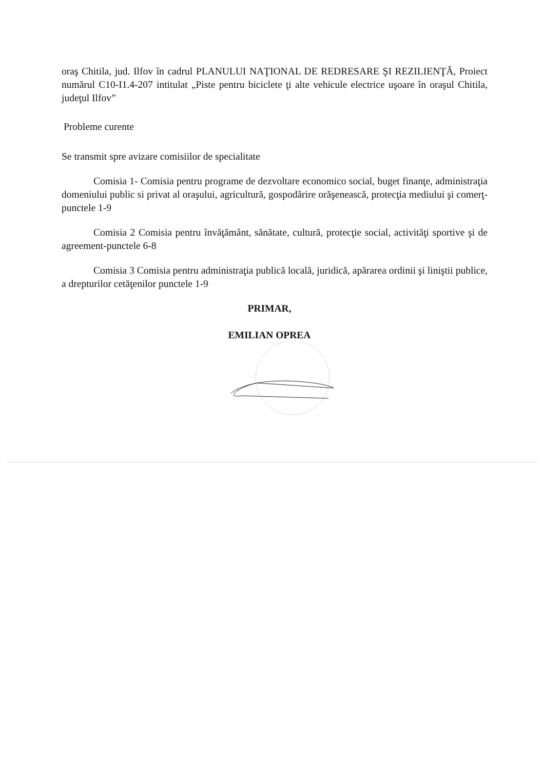oraş Chitila, jud. Ilfov în cadrul PLANULUI NAŢIONAL DE REDRESARE ŞI REZILIENŢĂ, Proiect numărul C10-I1.4-207 intitulat „Piste pentru biciclete ţi alte vehicule electrice uşoare în oraşul Chitila, judeţul Ilfov”
Probleme curente
Se transmit spre avizare comisiilor de specialitate
Comisia 1- Comisia pentru programe de dezvoltare economico social, buget finanţe, administraţia domeniului public si privat al oraşului, agricultură, gospodărire orăşenească, protecţia mediului şi comerţ-punctele 1-9
Comisia 2 Comisia pentru învăţământ, sănătate, cultură, protecţie social, activităţi sportive şi de agreement-punctele 6-8
Comisia 3 Comisia pentru administraţia publică locală, juridică, apărarea ordinii şi liniştii publice, a drepturilor cetăţenilor punctele 1-9
PRIMAR,
EMILIAN OPREA